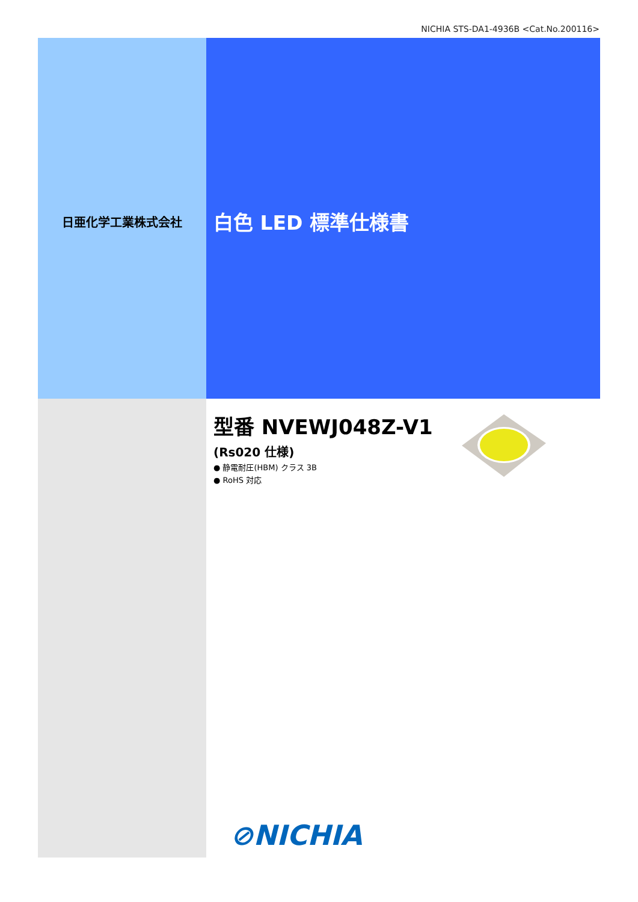NICHIA STS-DA1-4936B <Cat.No.200116>
日亜化学工業株式会社
白色 LED 標準仕様書
型番 NVEWJ048Z-V1
(Rs020 仕様)
● 静電耐圧(HBM) クラス 3B
● RoHS 対応
⊘NICHIA